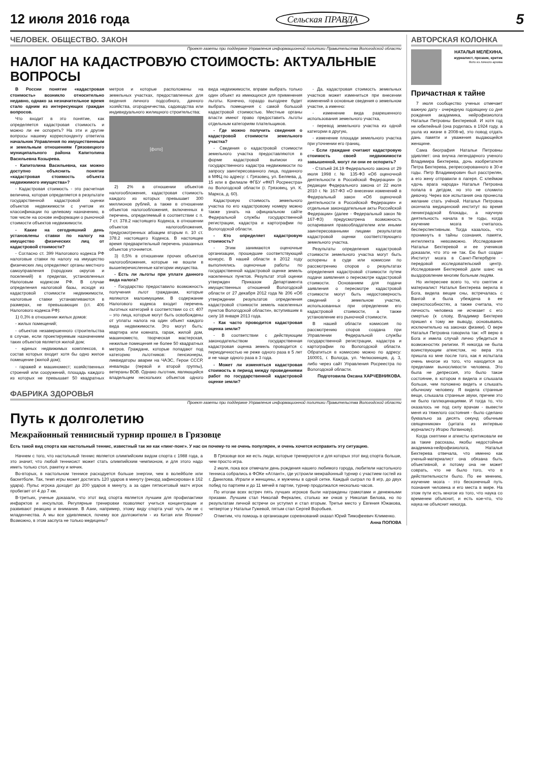12 июля 2016 года Сельская ПРАВДА 5
ЧЕЛОВЕК. ОБЩЕСТВО. ЗАКОН
Проект газеты при поддержке Управления информационной политики Правительства Вологодской области
НАЛОГ НА КАДАСТРОВУЮ СТОИМОСТЬ: АКТУАЛЬНЫЕ ВОПРОСЫ
В России понятие «кадастровая стоимость» возникло относительно недавно, однако за незначительное время стало одним из интересующих граждан вопросов.
Что входит в это понятие, как определяется кадастровая стоимость и можно ли ее оспорить? На эти и другие вопросы нашему корреспонденту ответила начальник Управления по имущественным и земельным отношениям Грязовецкого муниципального района Капитолина Васильевна Козырева.
- Капитолина Васильевна, как можно доступно объяснить понятие «кадастровая стоимость объекта недвижимого имущества»?
- Кадастровая стоимость - это расчетная величина, которая определяется в результате государственной кадастровой оценки объектов недвижимости с учетом их классификации по целевому назначению, в том числе на основе информации о рыночной стоимости объектов недвижимости.
- Какие на сегодняшний день установлены ставки по налогу на имущество физических лиц от кадастровой стоимости?
- Согласно ст. 399 Налогового кодекса РФ налоговые ставки по налогу на имущество физических лиц определяют органы местного самоуправления (городских округов и поселений) в пределах, установленных Налоговым кодексом РФ. В случае определения налоговой базы, исходя из кадастровой стоимости недвижимости, налоговые ставки устанавливаются в размерах, не превышающих (ст. 406 Налогового кодекса РФ):
1) 0,3% в отношении жилых домов:
- жилых помещений;
- объектов незавершенного строительства в случае, если проектируемым назначением таких объектов является жилой дом;
- единых недвижимых комплексов, в состав которых входит хотя бы одно жилое помещение (жилой дом);
- гаражей и машиномест; хозяйственных строений или сооружений, площадь каждого из которых не превышает 50 квадратных метров и которые расположены на земельных участках, предоставленных для ведения личного подсобного, дачного хозяйства, огородничества, садоводства или индивидуального жилищного строительства;
[фото]
2) 2% в отношении объектов налогообложения, кадастровая стоимость каждого из которых превышает 300 миллионов рублей, а также в отношении объектов налогообложения, включенных в перечень, определяемый в соответствии с п. 7 ст. 378.2 настоящего Кодекса, в отношении объектов налогообложения, предусмотренных абзацем вторым п. 10 ст. 378.2 настоящего Кодекса. В настоящее время предварительный перечень указанных объектов уточняется.
3) 0,5% в отношении прочих объектов налогообложения, которые не вошли в вышеперечисленные категории имущества.
- Есть ли льготы при уплате данного вида налога?
- Государство предоставило возможность получения льгот гражданам, которые являются малоимущими. В содержание Налогового кодекса входит перечень льготных категорий в соответствии со ст. 407 – это лица, которые могут быть освобождены от уплаты налога на один объект каждого вида недвижимости. Это могут быть: квартира или комната, гараж, жилой дом, машиноместо, творческая мастерская, нежилые помещения не более 50 квадратных метров. Граждане, которые попадают под категорию льготников: пенсионеры, ликвидаторы аварии на ЧАЭС, Герои СССР, инвалиды (первой и второй группы), ветераны ВОВ. Однако льготник, являющийся владельцем нескольких объектов одного вида недвижимости, вправе выбрать только один объект из имеющихся для применения льготы. Конечно, гораздо выгоднее будет выбрать помещения с самой большой кадастровой стоимостью. Местные органы власти имеют право предоставить льготы отдельным категориям плательщиков.
- Где можно получить сведения о кадастровой стоимости земельного участка?
- Сведения о кадастровой стоимости земельного участка предоставляются в форме кадастровой выписки из государственного кадастра недвижимости по запросу заинтересованного лица, поданного в МФЦ по адресу: г. Грязовец, ул. Беляева, д. 15 или в филиале ФГБУ «ФКП Росреестра» по Вологодской области (г. Грязовец, ул. К. Маркса, д. 60).
Кадастровую стоимость земельного участка по его кадастровому номеру можно также узнать на официальном сайте Федеральной службы государственной регистрации, кадастра и картографии по Вологодской области.
- Кто определяет кадастровую стоимость?
- Этим занимаются оценочные организации, прошедшие соответствующий конкурс. В нашей области в 2012 году выполнялись оценочные работы по государственной кадастровой оценке земель населенных пунктов. Результат этой оценки утвержден Приказом Департамента имущественных отношений Вологодской области от 27 декабря 2012 года № 206 «Об утверждении результатов определения кадастровой стоимости земель населенных пунктов Вологодской области», вступившим в силу 18 января 2013 года.
- Как часто проводится кадастровая оценка земли?
- В соответствии с действующим законодательством государственная кадастровая оценка земель проводится с периодичностью не реже одного раза в 5 лет и не чаще одного раза в 3 года.
- Может ли изменяться кадастровая стоимость в период между проведениями работ по государственной кадастровой оценке земли?
- Да, кадастровая стоимость земельных участков может измениться при внесении изменений в основные сведения о земельном участке, а именно:
- изменение вида разрешенного использования земельного участка,
- перевод земельного участка из одной категории в другую,
- изменение площади земельного участка при уточнении его границ.
- Если граждане считают кадастровую стоимость своей недвижимости завышенной, могут ли они ее оспорить?
- Статьей 24.19 Федерального закона от 29 июля 1998 г. № 135-ФЗ «Об оценочной деятельности в Российской Федерации» (в редакции Федерального закона от 22 июля 2010 г. № 167-ФЗ «О внесении изменений в Федеральный закон «Об оценочной деятельности в Российской Федерации» и отдельные законодательные акты Российской Федерации» (далее - Федеральный закон № 167-ФЗ) предусмотрена возможность оспаривания правообладателем или иными заинтересованными лицами результатов кадастровой оценки соответствующего земельного участка.
Результаты определения кадастровой стоимости земельного участка могут быть оспорены в суде или комиссии по рассмотрению споров о результатах определения кадастровой стоимости путем подачи заявления о пересмотре кадастровой стоимости. Основанием для подачи заявления о пересмотре кадастровой стоимости могут быть недостоверность сведений о земельном участке, использованных при определении его кадастровой стоимости, а также установление его рыночной стоимости.
В нашей области комиссия по рассмотрению споров создана при Управлении Федеральной службы государственной регистрации, кадастра и картографии по Вологодской области. Обратиться в комиссию можно по адресу: 160001, г. Вологда, ул. Челюскинцев, д. 3, либо через сайт Управления Росреестра по Вологодской области.
Подготовила Оксана ХАРЧЕВНИКОВА.
ФАБРИКА ЗДОРОВЬЯ
Проект газеты при поддержке Управления информационной политики Правительства Вологодской области
Путь к долголетию
Межрайонный теннисный турнир прошел в Грязовце
Есть такой вид спорта как настольный теннис, известный так же как «пинг-понг». У нас он почему-то не очень популярен, и очень хочется исправить эту ситуацию.
Начнем с того, что настольный теннис является олимпийским видом спорта с 1988 года, а это значит, что любой теннисист может стать олимпийским чемпионом, и для этого надо иметь только стол, ракетку и мячик.
Во-вторых, в настольном теннисе расходуется больше энергии, чем в волейболе или баскетболе. Так, темп игры может достигать 120 ударов в минуту (рекорд зафиксирован в 162 удара). Пульс игрока доходит до 200 ударов в минуту, а за один пятисетовый матч игрок пробегает от 4 до 7 км.
В-третьих, ученые доказали, что этот вид спорта является лучшим для профилактики инфарктов и инсультов. Регулярные тренировки позволяют учиться концентрации и развивают реакцию и внимание. В Азии, например, этому виду спорта учат чуть ли не с младенчества. А мы все удивляемся, почему все долгожители - из Китая или Японии? Возможно, в этом заслуга не только медицины?
В Грязовце все же есть люди, которые тренируются и для которых этот вид спорта больше, чем просто игра.
2 июля, пока все отмечали день рождения нашего любимого города, любители настольного тенниса собрались в ФОКе «Атлант», где устроили межрайонный турнир с участием гостей из г. Данилова. Играли и женщины, и мужчины в одной сетке. Каждый сыграл по 8 игр, до двух побед по партиям и до 11 мячей в партии, турнир продолжался несколько часов.
По итогам всех встреч пять лучших игроков были награждены грамотами и денежными призами. Лучшим стал Николай Феркалек, столько же очков у Николая Белова, но по результатам личной встречи он уступил и стал вторым. Третье место у Евгения Южакова, четвертое у Натальи Гужевой, пятым стал Сергей Воробьев.
Отметим, что помощь в организации соревнований оказал Юрий Тимофеевич Клименко.
Анна ПОПОВА
АВТОРСКАЯ КОЛОНКА
НАТАЛЬЯ МЕЛЁХИНА,
журналист, прозаик, критик
Фото из личного архива
Причастная к тайне
7 июля сообщество ученых отмечает важную дату - очередную годовщину со дня рождения академика, нейрофизиолога Натальи Петровны Бехтеревой. И хотя год не юбилейный (она родилась в 1924 году, а ушла из жизни в 2008-м), это повод отдать дань памяти и уважения выдающейся женщине.
Сама биография Натальи Петровны удивляет: она внучка легендарного ученого Владимира Бехтерева, дочь изобретателя Петра Бехтерева, репрессированного в 30-е годы. Петр Владимирович был расстрелян, а его жену отправили в лагеря. С клеймом «дочь врага народа» Наталья Петровна попала в детдом, но это не сломило девочку. Через все испытания она пронесла желание стать учёной. Наталья Петровна окончила медицинский институт во время ленинградской блокады, а научную деятельность начала в те годы, когда изучение мозга считалось бесперспективным. Тогда казалось, что проникнуть в тайны сознания, памяти, интеллекта невозможно. Исследования Натальи Бехтеревой и ее учеников доказали, что это не так. Ею был создан Институт мозга в Санкт-Петербурге - передовой исследовательский центр. Исследования Бехтеревой дали шанс на выздоровление многим больным людям.
Но интереснее всего то, что скептик и материалист Наталья Бехтерева верила в Бога, видела вещие сны, встречалась с Вангой и была убеждена в ее сверхспособностях, а также считала, что личность человека не исчезает с его смертью (к слову, Владимир Бехтерев пришел к тому же выводу, основываясь исключительно на законах физики). О вере Наталья Петровна говорила так: «Я верю в Бога и имела случай лично убедиться в возможностях религии. Я никогда не была воинствующим атеистом, но вера эта пришла ко мне после того, как я испытала очень многое из того, что находится за пределами выносливости человека. Это была не депрессия, это было такое состояние, в котором я видела и слышала больше, чем положено видеть и слышать обычному человеку. Я видела странные вещи, слышала странные звуки, причем это не было галлюцинациями. И тогда то, что оказалось не под силу врачам - вывести меня из тяжелого состояния - было сделано буквально за десять секунд обычным священником» (цитата из интервью журналисту Игорю Логвинову).
Когда скептики и атеисты критиковали ее за такие рассказы, якобы недостойные академика-нейрофизиолога, Наталья Бехтерева отвечала, что именно как ученый-материалист она обязана быть объективной, и потому она не может соврать, что не было того, что в действительности было. По ее мнению, изучение мозга - это бесконечный путь познания человека и его места в мире. На этом пути есть многое из того, что наука со временем объяснит, и есть кое-что, что наука не объяснит никогда.